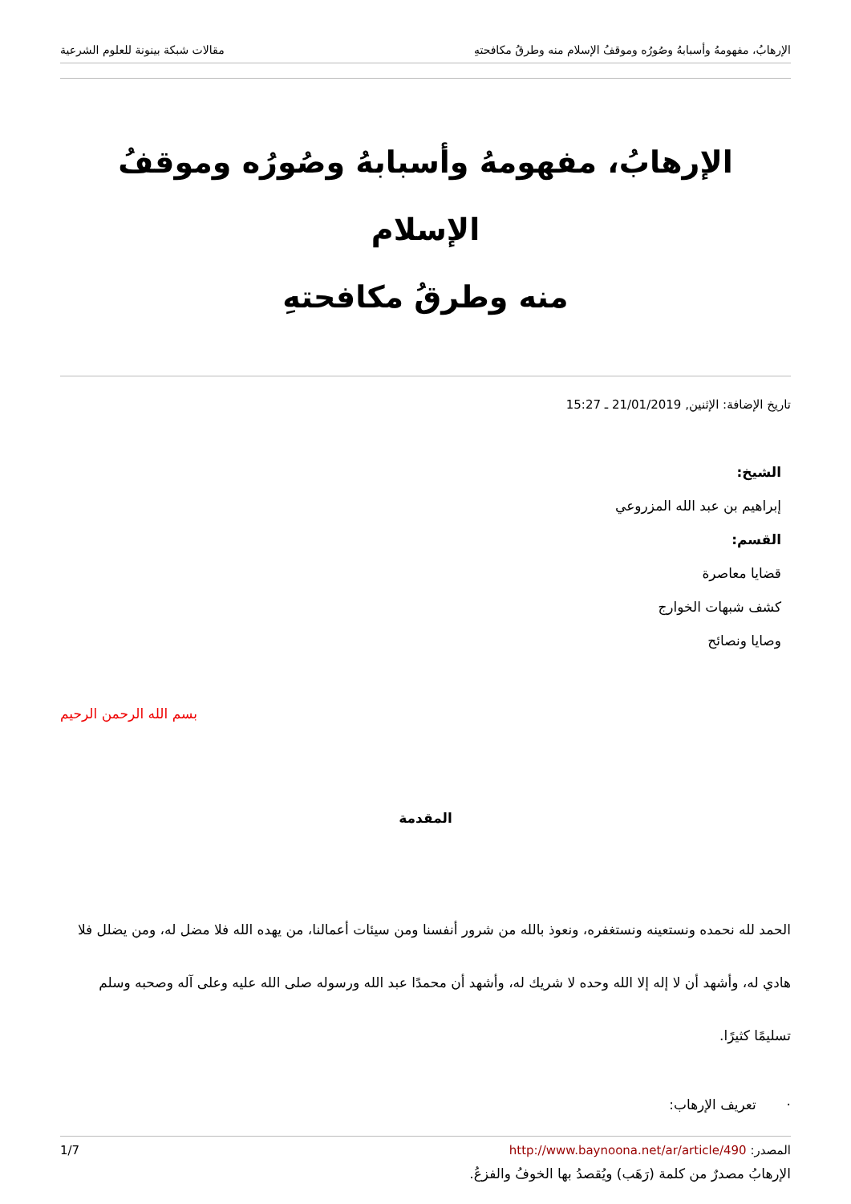الإرهابُ، مفهومهُ وأسبابهُ وصُورُه وموقفُ الإسلام منه وطرقُ مكافحتهِ مقالات شبكة بينونة للعلوم الشرعية
الإرهابُ، مفهومهُ وأسبابهُ وصُورُه وموقفُ الإسلام
منه وطرقُ مكافحتهِ
تاريخ الإضافة: الإثنين, 21/01/2019 ـ 15:27
الشيخ:
إبراهيم بن عبد الله المزروعي
القسم:
قضايا معاصرة
كشف شبهات الخوارج
وصايا ونصائح
بسم الله الرحمن الرحيم
المقدمة
الحمد لله نحمده ونستعينه ونستغفره، ونعوذ بالله من شرور أنفسنا ومن سيئات أعمالنا، من يهده الله فلا مضل له، ومن يضلل فلا هادي له، وأشهد أن لا إله إلا الله وحده لا شريك له، وأشهد أن محمدًا عبد الله ورسوله صلى الله عليه وعلى آله وصحبه وسلم تسليمًا كثيرًا.
· تعريف الإرهاب:
الإرهابُ مصدرٌ من كلمة (رَهَب) ويُقصدُ بها الخوفُ والفزعُ.
المصدر: http://www.baynoona.net/ar/article/490 1/7